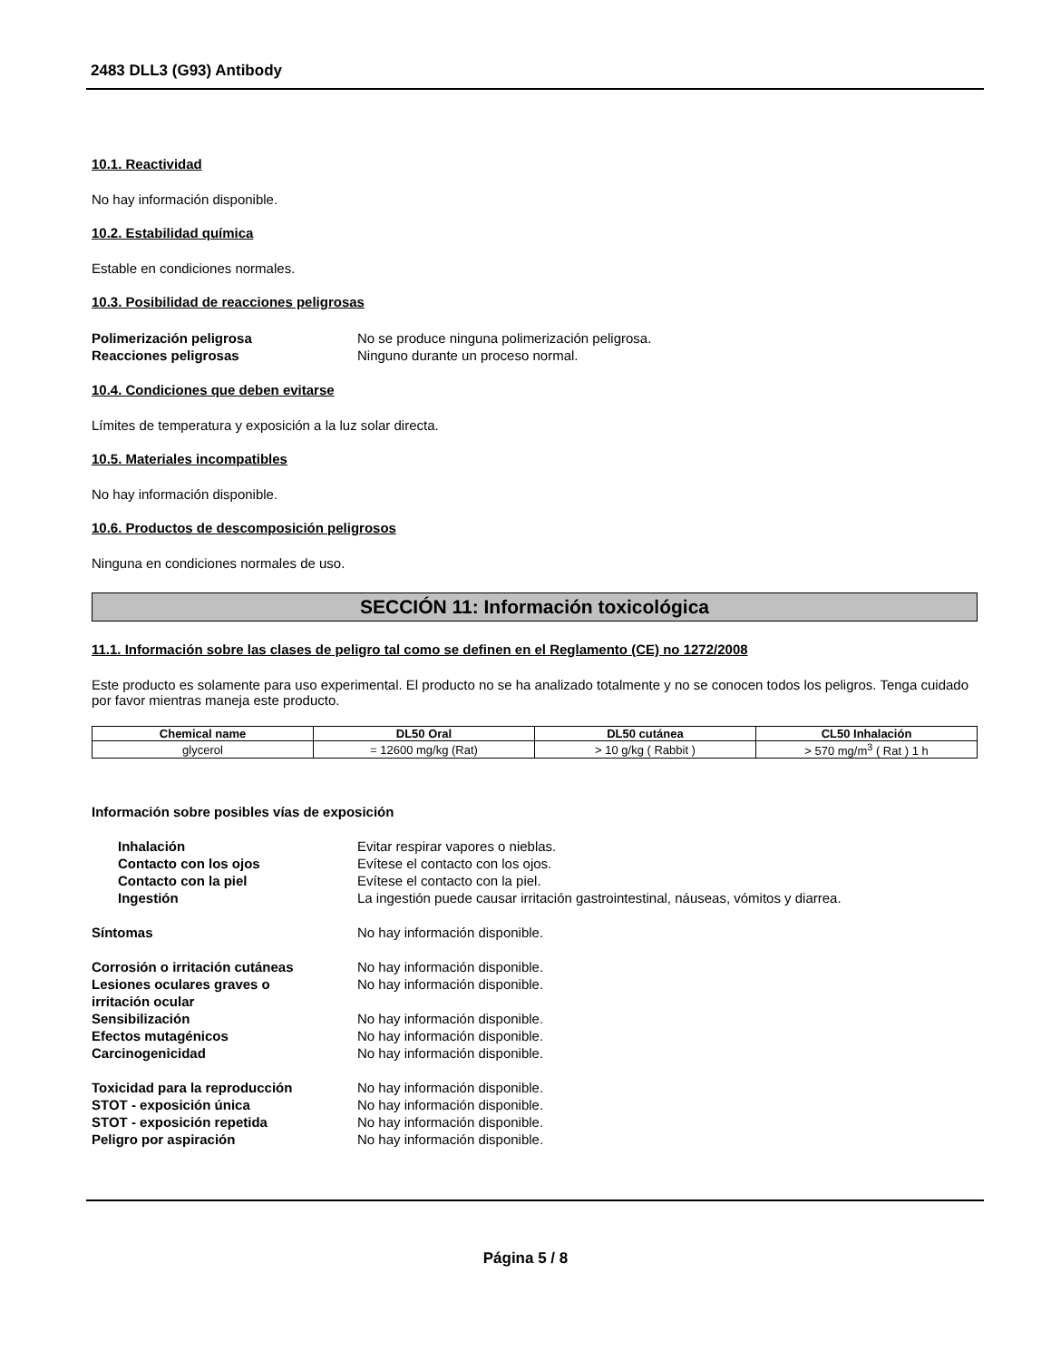2483 DLL3 (G93) Antibody
10.1. Reactividad
No hay información disponible.
10.2. Estabilidad química
Estable en condiciones normales.
10.3. Posibilidad de reacciones peligrosas
Polimerización peligrosa No se produce ninguna polimerización peligrosa. Reacciones peligrosas Ninguno durante un proceso normal.
10.4. Condiciones que deben evitarse
Límites de temperatura y exposición a la luz solar directa.
10.5. Materiales incompatibles
No hay información disponible.
10.6. Productos de descomposición peligrosos
Ninguna en condiciones normales de uso.
SECCIÓN 11: Información toxicológica
11.1. Información sobre las clases de peligro tal como se definen en el Reglamento (CE) no 1272/2008
Este producto es solamente para uso experimental. El producto no se ha analizado totalmente y no se conocen todos los peligros. Tenga cuidado por favor mientras maneja este producto.
| Chemical name | DL50 Oral | DL50 cutánea | CL50 Inhalación |
| --- | --- | --- | --- |
| glycerol | = 12600 mg/kg (Rat) | > 10 g/kg ( Rabbit ) | > 570 mg/m<sup>3</sup> ( Rat ) 1 h |
Información sobre posibles vías de exposición
Inhalación Evitar respirar vapores o nieblas. Contacto con los ojos Evítese el contacto con los ojos. Contacto con la piel Evítese el contacto con la piel. Ingestión La ingestión puede causar irritación gastrointestinal, náuseas, vómitos y diarrea.
Síntomas No hay información disponible.
Corrosión o irritación cutáneas No hay información disponible. Lesiones oculares graves o
irritación ocular No hay información disponible. Sensibilización No hay información disponible. Efectos mutagénicos No hay información disponible. Carcinogenicidad No hay información disponible.
Toxicidad para la reproducción No hay información disponible. STOT - exposición única No hay información disponible. STOT - exposición repetida No hay información disponible. Peligro por aspiración No hay información disponible.
Página 5 / 8